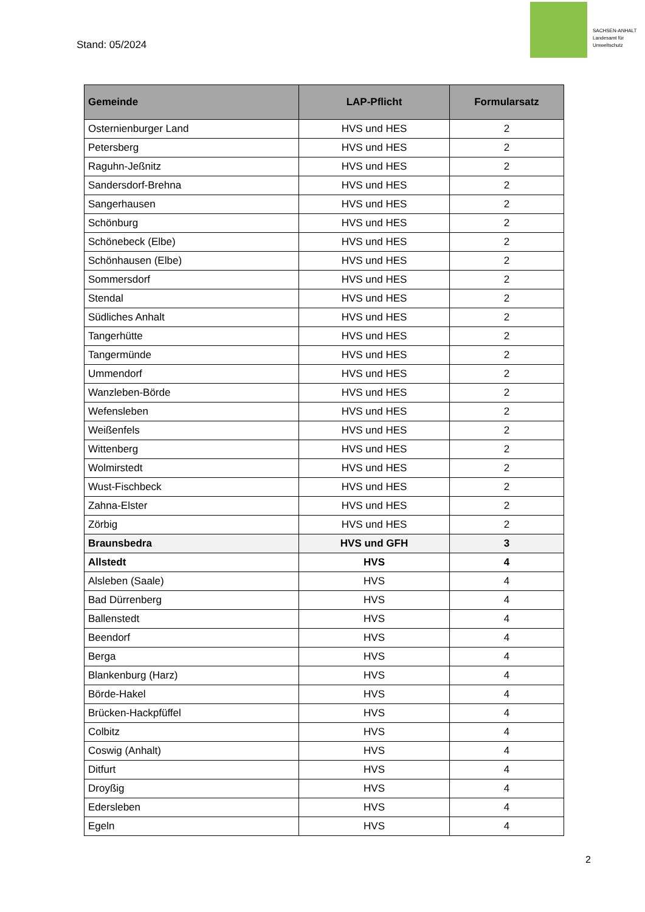Stand: 05/2024
SACHSEN-ANHALT
Landesamt für Umweltschutz
| Gemeinde | LAP-Pflicht | Formularsatz |
| --- | --- | --- |
| Osternienburger Land | HVS und HES | 2 |
| Petersberg | HVS und HES | 2 |
| Raguhn-Jeßnitz | HVS und HES | 2 |
| Sandersdorf-Brehna | HVS und HES | 2 |
| Sangerhausen | HVS und HES | 2 |
| Schönburg | HVS und HES | 2 |
| Schönebeck (Elbe) | HVS und HES | 2 |
| Schönhausen (Elbe) | HVS und HES | 2 |
| Sommersdorf | HVS und HES | 2 |
| Stendal | HVS und HES | 2 |
| Südliches Anhalt | HVS und HES | 2 |
| Tangerhütte | HVS und HES | 2 |
| Tangermünde | HVS und HES | 2 |
| Ummendorf | HVS und HES | 2 |
| Wanzleben-Börde | HVS und HES | 2 |
| Wefensleben | HVS und HES | 2 |
| Weißenfels | HVS und HES | 2 |
| Wittenberg | HVS und HES | 2 |
| Wolmirstedt | HVS und HES | 2 |
| Wust-Fischbeck | HVS und HES | 2 |
| Zahna-Elster | HVS und HES | 2 |
| Zörbig | HVS und HES | 2 |
| Braunsbedra | HVS und GFH | 3 |
| Allstedt | HVS | 4 |
| Alsleben (Saale) | HVS | 4 |
| Bad Dürrenberg | HVS | 4 |
| Ballenstedt | HVS | 4 |
| Beendorf | HVS | 4 |
| Berga | HVS | 4 |
| Blankenburg (Harz) | HVS | 4 |
| Börde-Hakel | HVS | 4 |
| Brücken-Hackpfüffel | HVS | 4 |
| Colbitz | HVS | 4 |
| Coswig (Anhalt) | HVS | 4 |
| Ditfurt | HVS | 4 |
| Droyßig | HVS | 4 |
| Edersleben | HVS | 4 |
| Egeln | HVS | 4 |
2